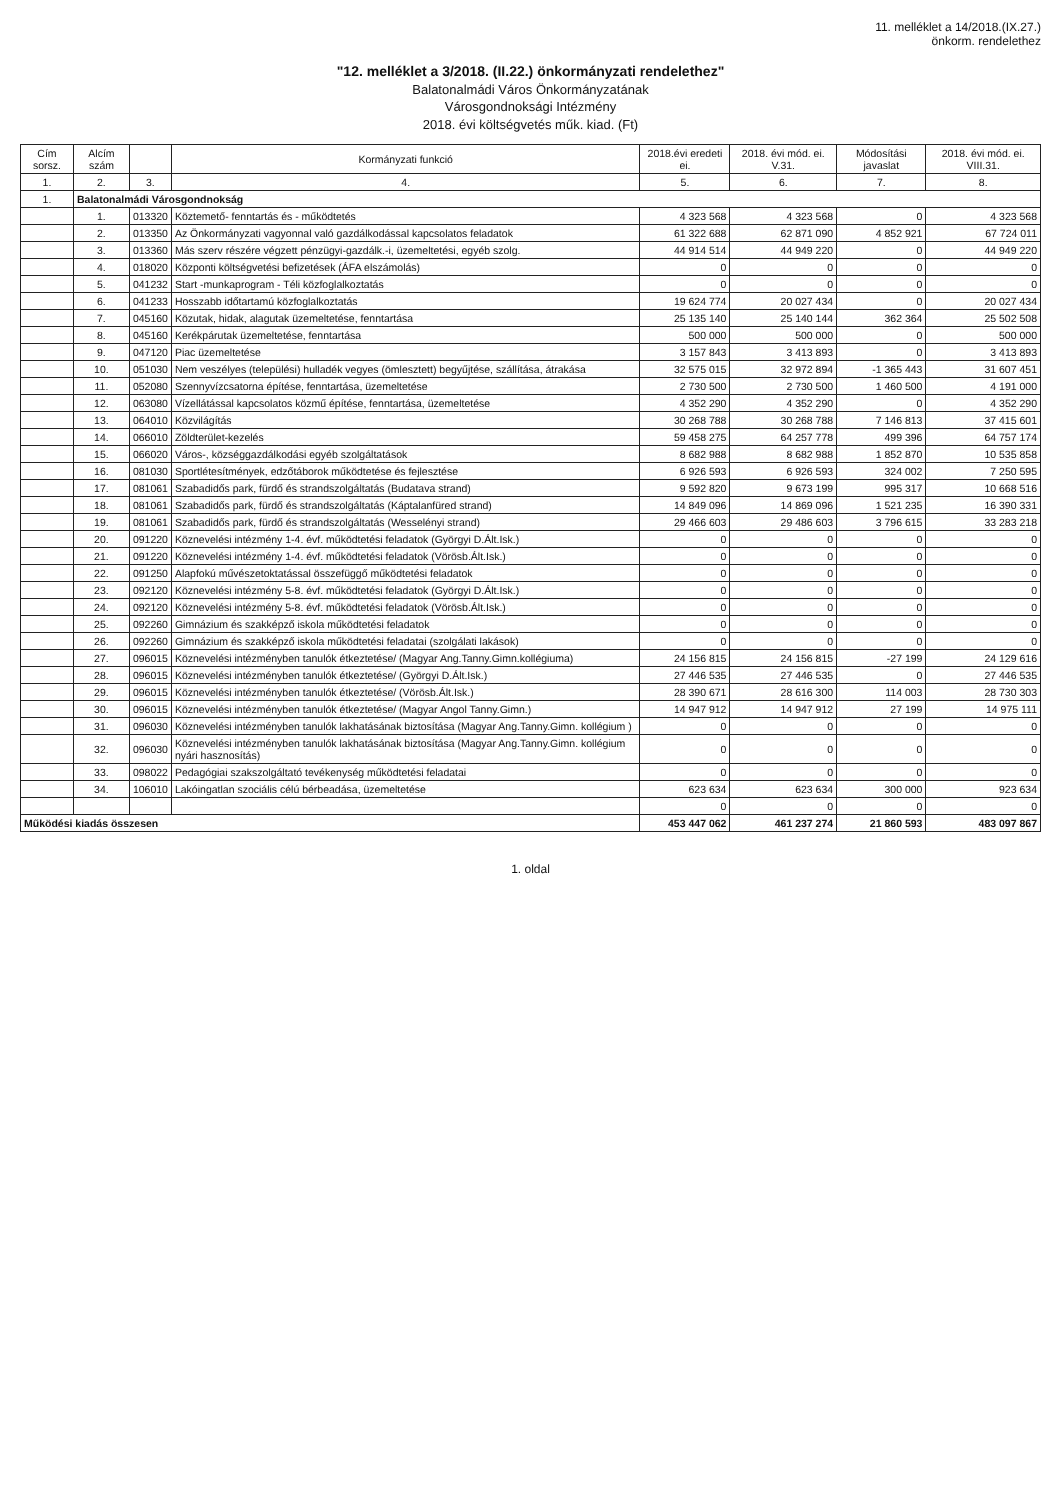11. melléklet a 14/2018.(IX.27.)
önkorm. rendelethez
"12. melléklet a 3/2018. (II.22.) önkormányzati rendelethez"
Balatonalmádi Város Önkormányzatának
Városgondnoksági Intézmény
2018. évi költségvetés műk. kiad. (Ft)
| Cím sorsz. | Alcím szám | | Kormányzati funkció | 2018.évi eredeti ei. | 2018. évi mód. ei. V.31. | Módosítási javaslat | 2018. évi mód. ei. VIII.31. |
| --- | --- | --- | --- | --- | --- | --- | --- |
| 1. | 2. | 3. | 4. | 5. | 6. | 7. | 8. |
| 1. | Balatonalmádi Városgondnokság | | | | | | |
| | 1. | 013320 | Köztemető- fenntartás és - működtetés | 4 323 568 | 4 323 568 | 0 | 4 323 568 |
| | 2. | 013350 | Az Önkormányzati vagyonnal való gazdálkodással kapcsolatos feladatok | 61 322 688 | 62 871 090 | 4 852 921 | 67 724 011 |
| | 3. | 013360 | Más szerv részére végzett pénzügyi-gazdálk.-i, üzemeltetési, egyéb szolg. | 44 914 514 | 44 949 220 | 0 | 44 949 220 |
| | 4. | 018020 | Központi költségvetési befizetések (ÁFA elszámolás) | 0 | 0 | 0 | 0 |
| | 5. | 041232 | Start -munkaprogram - Téli közfoglalkoztatás | 0 | 0 | 0 | 0 |
| | 6. | 041233 | Hosszabb időtartamú közfoglalkoztatás | 19 624 774 | 20 027 434 | 0 | 20 027 434 |
| | 7. | 045160 | Közutak, hidak, alagutak üzemeltetése, fenntartása | 25 135 140 | 25 140 144 | 362 364 | 25 502 508 |
| | 8. | 045160 | Kerékpárutak üzemeltetése, fenntartása | 500 000 | 500 000 | 0 | 500 000 |
| | 9. | 047120 | Piac üzemeltetése | 3 157 843 | 3 413 893 | 0 | 3 413 893 |
| | 10. | 051030 | Nem veszélyes (települési) hulladék vegyes (ömlesztett) begyűjtése, szállítása, átrakása | 32 575 015 | 32 972 894 | -1 365 443 | 31 607 451 |
| | 11. | 052080 | Szennyvízcsatorna építése, fenntartása, üzemeltetése | 2 730 500 | 2 730 500 | 1 460 500 | 4 191 000 |
| | 12. | 063080 | Vízellátással kapcsolatos közmű építése, fenntartása, üzemeltetése | 4 352 290 | 4 352 290 | 0 | 4 352 290 |
| | 13. | 064010 | Közvilágítás | 30 268 788 | 30 268 788 | 7 146 813 | 37 415 601 |
| | 14. | 066010 | Zöldterület-kezelés | 59 458 275 | 64 257 778 | 499 396 | 64 757 174 |
| | 15. | 066020 | Város-, községgazdálkodási egyéb szolgáltatások | 8 682 988 | 8 682 988 | 1 852 870 | 10 535 858 |
| | 16. | 081030 | Sportlétesítmények, edzőtáborok működtetése és fejlesztése | 6 926 593 | 6 926 593 | 324 002 | 7 250 595 |
| | 17. | 081061 | Szabadidős park, fürdő és strandszolgáltatás (Budatava strand) | 9 592 820 | 9 673 199 | 995 317 | 10 668 516 |
| | 18. | 081061 | Szabadidős park, fürdő és strandszolgáltatás (Káptalanfüred strand) | 14 849 096 | 14 869 096 | 1 521 235 | 16 390 331 |
| | 19. | 081061 | Szabadidős park, fürdő és strandszolgáltatás (Wesselényi strand) | 29 466 603 | 29 486 603 | 3 796 615 | 33 283 218 |
| | 20. | 091220 | Köznevelési intézmény 1-4. évf. működtetési feladatok (Györgyi D.Ált.Isk.) | 0 | 0 | 0 | 0 |
| | 21. | 091220 | Köznevelési intézmény 1-4. évf. működtetési feladatok (Vörösb.Ált.Isk.) | 0 | 0 | 0 | 0 |
| | 22. | 091250 | Alapfokú művészetoktatással összefüggő működtetési feladatok | 0 | 0 | 0 | 0 |
| | 23. | 092120 | Köznevelési intézmény 5-8. évf. működtetési feladatok (Györgyi D.Ált.Isk.) | 0 | 0 | 0 | 0 |
| | 24. | 092120 | Köznevelési intézmény 5-8. évf. működtetési feladatok (Vörösb.Ált.Isk.) | 0 | 0 | 0 | 0 |
| | 25. | 092260 | Gimnázium és szakképző iskola működtetési feladatok | 0 | 0 | 0 | 0 |
| | 26. | 092260 | Gimnázium és szakképző iskola működtetési feladatai (szolgálati lakások) | 0 | 0 | 0 | 0 |
| | 27. | 096015 | Köznevelési intézményben tanulók étkeztetése/ (Magyar Ang.Tanny.Gimn.kollégiuma) | 24 156 815 | 24 156 815 | -27 199 | 24 129 616 |
| | 28. | 096015 | Köznevelési intézményben tanulók étkeztetése/ (Györgyi D.Ált.Isk.) | 27 446 535 | 27 446 535 | 0 | 27 446 535 |
| | 29. | 096015 | Köznevelési intézményben tanulók étkeztetése/ (Vörösb.Ált.Isk.) | 28 390 671 | 28 616 300 | 114 003 | 28 730 303 |
| | 30. | 096015 | Köznevelési intézményben tanulók étkeztetése/ (Magyar Angol Tanny.Gimn.) | 14 947 912 | 14 947 912 | 27 199 | 14 975 111 |
| | 31. | 096030 | Köznevelési intézményben tanulók lakhatásának biztosítása (Magyar Ang.Tanny.Gimn. kollégium ) | 0 | 0 | 0 | 0 |
| | 32. | 096030 | Köznevelési intézményben tanulók lakhatásának biztosítása (Magyar Ang.Tanny.Gimn. kollégium nyári hasznosítás) | 0 | 0 | 0 | 0 |
| | 33. | 098022 | Pedagógiai szakszolgáltató tevékenység működtetési feladatai | 0 | 0 | 0 | 0 |
| | 34. | 106010 | Lakóingatlan szociális célú bérbeadása, üzemeltetése | 623 634 | 623 634 | 300 000 | 923 634 |
| | | | | 0 | 0 | 0 | 0 |
| Működési kiadás összesen | | | | 453 447 062 | 461 237 274 | 21 860 593 | 483 097 867 |
1. oldal